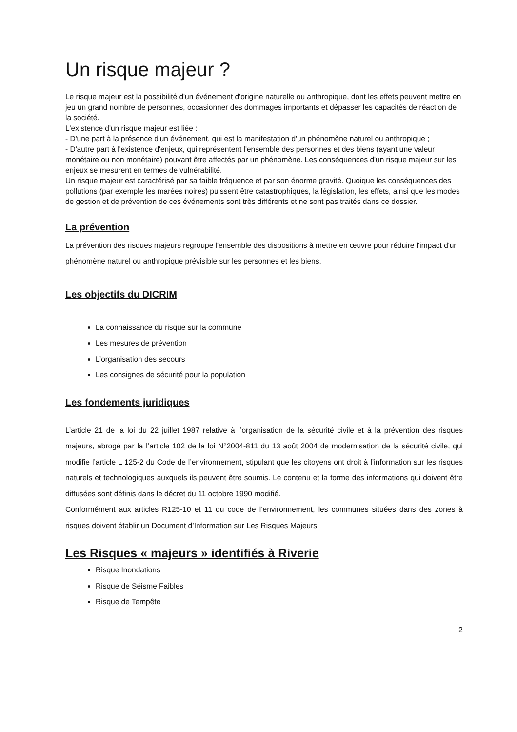Un risque majeur ?
Le risque majeur est la possibilité d'un événement d'origine naturelle ou anthropique, dont les effets peuvent mettre en jeu un grand nombre de personnes, occasionner des dommages importants et dépasser les capacités de réaction de la société.
L'existence d'un risque majeur est liée :
- D'une part à la présence d'un événement, qui est la manifestation d'un phénomène naturel ou anthropique ;
- D'autre part à l'existence d'enjeux, qui représentent l'ensemble des personnes et des biens (ayant une valeur monétaire ou non monétaire) pouvant être affectés par un phénomène. Les conséquences d'un risque majeur sur les enjeux se mesurent en termes de vulnérabilité.
Un risque majeur est caractérisé par sa faible fréquence et par son énorme gravité. Quoique les conséquences des pollutions (par exemple les marées noires) puissent être catastrophiques, la législation, les effets, ainsi que les modes de gestion et de prévention de ces événements sont très différents et ne sont pas traités dans ce dossier.
La prévention
La prévention des risques majeurs regroupe l'ensemble des dispositions à mettre en œuvre pour réduire l'impact d'un phénomène naturel ou anthropique prévisible sur les personnes et les biens.
Les objectifs du DICRIM
La connaissance du risque sur la commune
Les mesures de prévention
L’organisation des secours
Les consignes de sécurité pour la population
Les fondements juridiques
L’article 21 de la loi du 22 juillet 1987 relative à l’organisation de la sécurité civile et à la prévention des risques majeurs, abrogé par la l’article 102 de la loi N°2004-811 du 13 août 2004 de modernisation de la sécurité civile, qui modifie l’article L 125-2 du Code de l’environnement, stipulant que les citoyens ont droit à l’information sur les risques naturels et technologiques auxquels ils peuvent être soumis. Le contenu et la forme des informations qui doivent être diffusées sont définis dans le décret du 11 octobre 1990 modifié.
Conformément aux articles R125-10 et 11 du code de l’environnement, les communes situées dans des zones à risques doivent établir un Document d’Information sur Les Risques Majeurs.
Les Risques « majeurs » identifiés à Riverie
Risque Inondations
Risque de Séisme Faibles
Risque de Tempête
2